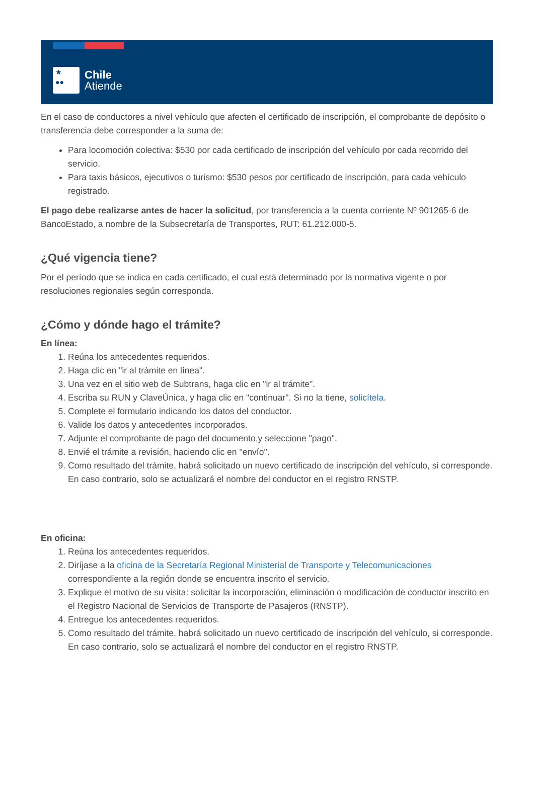★
●●
Chile
Atiende
En el caso de conductores a nivel vehículo que afecten el certificado de inscripción, el comprobante de depósito o transferencia debe corresponder a la suma de:
Para locomoción colectiva: $530 por cada certificado de inscripción del vehículo por cada recorrido del servicio.
Para taxis básicos, ejecutivos o turismo: $530 pesos por certificado de inscripción, para cada vehículo registrado.
El pago debe realizarse antes de hacer la solicitud, por transferencia a la cuenta corriente Nº 901265-6 de BancoEstado, a nombre de la Subsecretaría de Transportes, RUT: 61.212.000-5.
¿Qué vigencia tiene?
Por el período que se indica en cada certificado, el cual está determinado por la normativa vigente o por resoluciones regionales según corresponda.
¿Cómo y dónde hago el trámite?
En línea:
1. Reúna los antecedentes requeridos.
2. Haga clic en "ir al trámite en línea".
3. Una vez en el sitio web de Subtrans, haga clic en "ir al trámite".
4. Escriba su RUN y ClaveÚnica, y haga clic en "continuar". Si no la tiene, solicítela.
5. Complete el formulario indicando los datos del conductor.
6. Valide los datos y antecedentes incorporados.
7. Adjunte el comprobante de pago del documento,y seleccione "pago".
8. Envié el trámite a revisión, haciendo clic en "envío".
9. Como resultado del trámite, habrá solicitado un nuevo certificado de inscripción del vehículo, si corresponde. En caso contrario, solo se actualizará el nombre del conductor en el registro RNSTP.
En oficina:
1. Reúna los antecedentes requeridos.
2. Diríjase a la oficina de la Secretaría Regional Ministerial de Transporte y Telecomunicaciones correspondiente a la región donde se encuentra inscrito el servicio.
3. Explique el motivo de su visita: solicitar la incorporación, eliminación o modificación de conductor inscrito en el Registro Nacional de Servicios de Transporte de Pasajeros (RNSTP).
4. Entregue los antecedentes requeridos.
5. Como resultado del trámite, habrá solicitado un nuevo certificado de inscripción del vehículo, si corresponde. En caso contrario, solo se actualizará el nombre del conductor en el registro RNSTP.